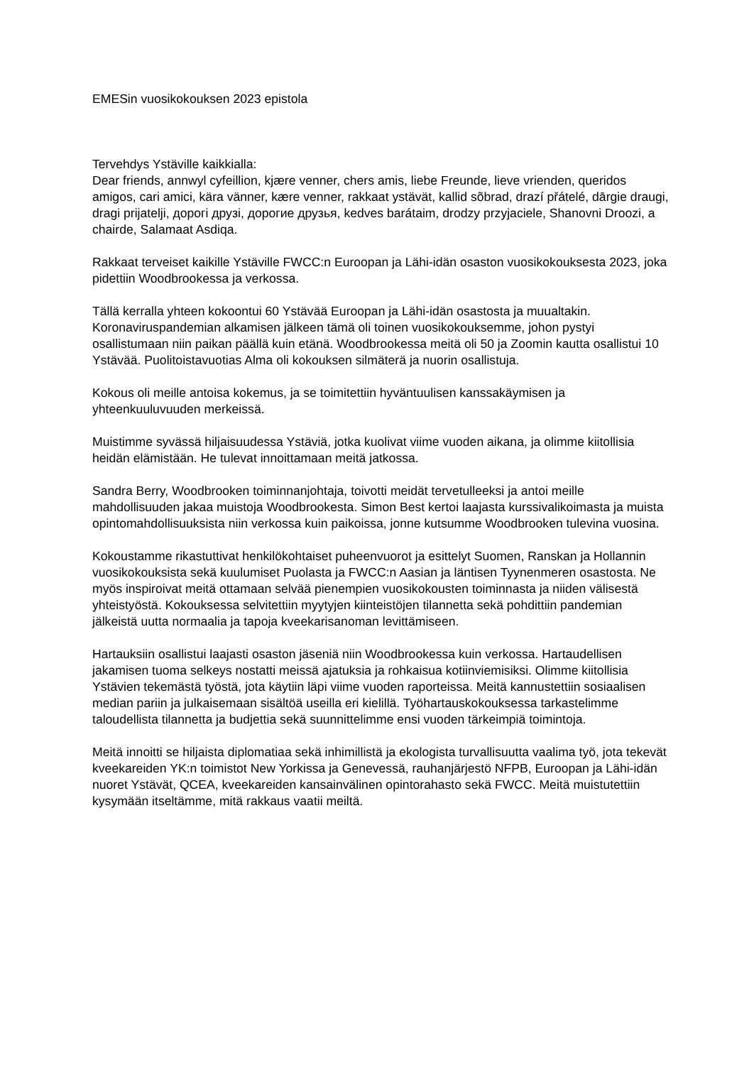EMESin vuosikokouksen 2023 epistola
Tervehdys Ystäville kaikkialla:
Dear friends, annwyl cyfeillion, kjære venner, chers amis, liebe Freunde, lieve vrienden, queridos amigos, cari amici, kära vänner, kære venner, rakkaat ystävät, kallid sõbrad, drazí přátelé, dārgie draugi, dragi prijatelji, дорогі друзі, дорогие друзья, kedves barátaim, drodzy przyjaciele, Shanovni Droozi, a chairde, Salamaat Asdiqa.
Rakkaat terveiset kaikille Ystäville FWCC:n Euroopan ja Lähi-idän osaston vuosikokouksesta 2023, joka pidettiin Woodbrookessa ja verkossa.
Tällä kerralla yhteen kokoontui 60 Ystävää Euroopan ja Lähi-idän osastosta ja muualtakin. Koronaviruspandemian alkamisen jälkeen tämä oli toinen vuosikokouksemme, johon pystyi osallistumaan niin paikan päällä kuin etänä. Woodbrookessa meitä oli 50 ja Zoomin kautta osallistui 10 Ystävää. Puolitoistavuotias Alma oli kokouksen silmäterä ja nuorin osallistuja.
Kokous oli meille antoisa kokemus, ja se toimitettiin hyväntuulisen kanssakäymisen ja yhteenkuuluvuuden merkeissä.
Muistimme syvässä hiljaisuudessa Ystäviä, jotka kuolivat viime vuoden aikana, ja olimme kiitollisia heidän elämistään. He tulevat innoittamaan meitä jatkossa.
Sandra Berry, Woodbrooken toiminnanjohtaja, toivotti meidät tervetulleeksi ja antoi meille mahdollisuuden jakaa muistoja Woodbrookesta. Simon Best kertoi laajasta kurssivalikoimasta ja muista opintomahdollisuuksista niin verkossa kuin paikoissa, jonne kutsumme Woodbrooken tulevina vuosina.
Kokoustamme rikastuttivat henkilökohtaiset puheenvuorot ja esittelyt Suomen, Ranskan ja Hollannin vuosikokouksista sekä kuulumiset Puolasta ja FWCC:n Aasian ja läntisen Tyynenmeren osastosta. Ne myös inspiroivat meitä ottamaan selvää pienempien vuosikokousten toiminnasta ja niiden välisestä yhteistyöstä. Kokouksessa selvitettiin myytyjen kiinteistöjen tilannetta sekä pohdittiin pandemian jälkeistä uutta normaalia ja tapoja kveekarisanoman levittämiseen.
Hartauksiin osallistui laajasti osaston jäseniä niin Woodbrookessa kuin verkossa. Hartaudellisen jakamisen tuoma selkeys nostatti meissä ajatuksia ja rohkaisua kotiinviemisiksi. Olimme kiitollisia Ystävien tekemästä työstä, jota käytiin läpi viime vuoden raporteissa. Meitä kannustettiin sosiaalisen median pariin ja julkaisemaan sisältöä useilla eri kielillä. Työhartauskokouksessa tarkastelimme taloudellista tilannetta ja budjettia sekä suunnittelimme ensi vuoden tärkeimpiä toimintoja.
Meitä innoitti se hiljaista diplomatiaa sekä inhimillistä ja ekologista turvallisuutta vaalima työ, jota tekevät kveekareiden YK:n toimistot New Yorkissa ja Genevessä, rauhanjärjestö NFPB, Euroopan ja Lähi-idän nuoret Ystävät, QCEA, kveekareiden kansainvälinen opintorahasto sekä FWCC. Meitä muistutettiin kysymään itseltämme, mitä rakkaus vaatii meiltä.